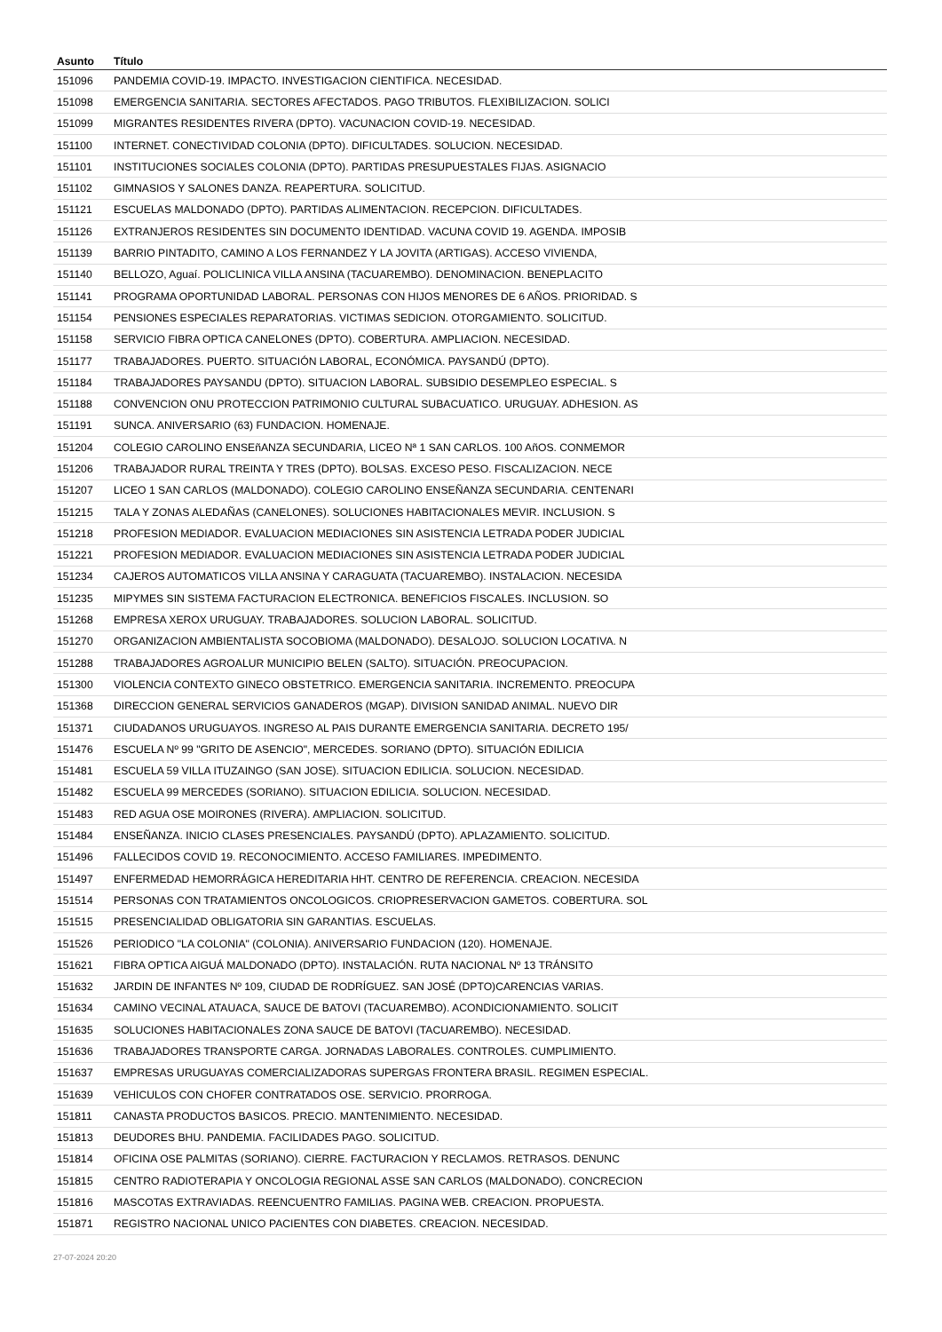| Asunto | Título |
| --- | --- |
| 151096 | PANDEMIA COVID-19. IMPACTO. INVESTIGACION CIENTIFICA. NECESIDAD. |
| 151098 | EMERGENCIA SANITARIA. SECTORES AFECTADOS. PAGO TRIBUTOS. FLEXIBILIZACION. SOLICI |
| 151099 | MIGRANTES RESIDENTES RIVERA (DPTO). VACUNACION COVID-19. NECESIDAD. |
| 151100 | INTERNET. CONECTIVIDAD COLONIA (DPTO). DIFICULTADES. SOLUCION. NECESIDAD. |
| 151101 | INSTITUCIONES SOCIALES COLONIA (DPTO). PARTIDAS PRESUPUESTALES FIJAS. ASIGNACIO |
| 151102 | GIMNASIOS Y SALONES DANZA. REAPERTURA. SOLICITUD. |
| 151121 | ESCUELAS MALDONADO (DPTO). PARTIDAS ALIMENTACION. RECEPCION. DIFICULTADES. |
| 151126 | EXTRANJEROS RESIDENTES SIN DOCUMENTO IDENTIDAD. VACUNA COVID 19. AGENDA. IMPOSIB |
| 151139 | BARRIO PINTADITO, CAMINO A LOS FERNANDEZ Y LA JOVITA (ARTIGAS). ACCESO VIVIENDA, |
| 151140 | BELLOZO, Aguaí. POLICLINICA VILLA ANSINA (TACUAREMBO). DENOMINACION. BENEPLACITO |
| 151141 | PROGRAMA OPORTUNIDAD LABORAL. PERSONAS CON HIJOS MENORES DE 6 AÑOS. PRIORIDAD. S |
| 151154 | PENSIONES ESPECIALES REPARATORIAS. VICTIMAS SEDICION. OTORGAMIENTO. SOLICITUD. |
| 151158 | SERVICIO FIBRA OPTICA CANELONES (DPTO). COBERTURA. AMPLIACION. NECESIDAD. |
| 151177 | TRABAJADORES. PUERTO. SITUACIÓN LABORAL, ECONÓMICA. PAYSANDÚ (DPTO). |
| 151184 | TRABAJADORES PAYSANDU (DPTO). SITUACION LABORAL. SUBSIDIO DESEMPLEO ESPECIAL. S |
| 151188 | CONVENCION ONU PROTECCION PATRIMONIO CULTURAL SUBACUATICO. URUGUAY. ADHESION. AS |
| 151191 | SUNCA. ANIVERSARIO (63) FUNDACION. HOMENAJE. |
| 151204 | COLEGIO CAROLINO ENSEñANZA SECUNDARIA, LICEO Nª 1 SAN CARLOS. 100 AñOS. CONMEMOR |
| 151206 | TRABAJADOR RURAL TREINTA Y TRES (DPTO). BOLSAS. EXCESO PESO. FISCALIZACION. NECE |
| 151207 | LICEO 1 SAN CARLOS (MALDONADO). COLEGIO CAROLINO ENSEÑANZA SECUNDARIA. CENTENARI |
| 151215 | TALA Y ZONAS ALEDAÑAS (CANELONES). SOLUCIONES HABITACIONALES MEVIR. INCLUSION. S |
| 151218 | PROFESION MEDIADOR. EVALUACION MEDIACIONES SIN ASISTENCIA LETRADA PODER JUDICIAL |
| 151221 | PROFESION MEDIADOR. EVALUACION MEDIACIONES SIN ASISTENCIA LETRADA PODER JUDICIAL |
| 151234 | CAJEROS AUTOMATICOS VILLA ANSINA Y CARAGUATA (TACUAREMBO). INSTALACION. NECESIDA |
| 151235 | MIPYMES SIN SISTEMA FACTURACION ELECTRONICA. BENEFICIOS FISCALES. INCLUSION. SO |
| 151268 | EMPRESA XEROX URUGUAY. TRABAJADORES. SOLUCION LABORAL. SOLICITUD. |
| 151270 | ORGANIZACION AMBIENTALISTA SOCOBIOMA (MALDONADO). DESALOJO. SOLUCION LOCATIVA. N |
| 151288 | TRABAJADORES AGROALUR MUNICIPIO BELEN (SALTO). SITUACIÓN. PREOCUPACION. |
| 151300 | VIOLENCIA CONTEXTO GINECO OBSTETRICO. EMERGENCIA SANITARIA. INCREMENTO. PREOCUPA |
| 151368 | DIRECCION GENERAL SERVICIOS GANADEROS (MGAP). DIVISION SANIDAD ANIMAL. NUEVO DIR |
| 151371 | CIUDADANOS URUGUAYOS. INGRESO AL PAIS DURANTE EMERGENCIA SANITARIA. DECRETO 195/ |
| 151476 | ESCUELA Nº 99 "GRITO DE ASENCIO", MERCEDES. SORIANO (DPTO). SITUACIÓN EDILICIA |
| 151481 | ESCUELA 59 VILLA ITUZAINGO (SAN JOSE). SITUACION EDILICIA. SOLUCION. NECESIDAD. |
| 151482 | ESCUELA 99 MERCEDES (SORIANO). SITUACION EDILICIA. SOLUCION. NECESIDAD. |
| 151483 | RED AGUA OSE MOIRONES (RIVERA). AMPLIACION. SOLICITUD. |
| 151484 | ENSEÑANZA. INICIO CLASES PRESENCIALES. PAYSANDÚ (DPTO). APLAZAMIENTO. SOLICITUD. |
| 151496 | FALLECIDOS COVID 19. RECONOCIMIENTO. ACCESO FAMILIARES. IMPEDIMENTO. |
| 151497 | ENFERMEDAD HEMORRÁGICA HEREDITARIA HHT. CENTRO DE REFERENCIA. CREACION. NECESIDA |
| 151514 | PERSONAS CON TRATAMIENTOS ONCOLOGICOS. CRIOPRESERVACION GAMETOS. COBERTURA. SOL |
| 151515 | PRESENCIALIDAD OBLIGATORIA SIN GARANTIAS. ESCUELAS. |
| 151526 | PERIODICO "LA COLONIA" (COLONIA). ANIVERSARIO FUNDACION (120). HOMENAJE. |
| 151621 | FIBRA OPTICA AIGUÁ MALDONADO (DPTO). INSTALACIÓN. RUTA NACIONAL Nº 13 TRÁNSITO |
| 151632 | JARDIN DE INFANTES Nº 109, CIUDAD DE RODRÍGUEZ. SAN JOSÉ (DPTO)CARENCIAS VARIAS. |
| 151634 | CAMINO VECINAL ATAUACA, SAUCE DE BATOVI (TACUAREMBO). ACONDICIONAMIENTO. SOLICIT |
| 151635 | SOLUCIONES HABITACIONALES ZONA SAUCE DE BATOVI (TACUAREMBO). NECESIDAD. |
| 151636 | TRABAJADORES TRANSPORTE CARGA. JORNADAS LABORALES. CONTROLES. CUMPLIMIENTO. |
| 151637 | EMPRESAS URUGUAYAS COMERCIALIZADORAS SUPERGAS FRONTERA BRASIL. REGIMEN ESPECIAL. |
| 151639 | VEHICULOS CON CHOFER CONTRATADOS OSE. SERVICIO. PRORROGA. |
| 151811 | CANASTA PRODUCTOS BASICOS. PRECIO. MANTENIMIENTO. NECESIDAD. |
| 151813 | DEUDORES BHU. PANDEMIA. FACILIDADES PAGO. SOLICITUD. |
| 151814 | OFICINA OSE PALMITAS (SORIANO). CIERRE. FACTURACION Y RECLAMOS. RETRASOS. DENUNC |
| 151815 | CENTRO RADIOTERAPIA Y ONCOLOGIA REGIONAL ASSE SAN CARLOS (MALDONADO). CONCRECION |
| 151816 | MASCOTAS EXTRAVIADAS. REENCUENTRO FAMILIAS. PAGINA WEB. CREACION. PROPUESTA. |
| 151871 | REGISTRO NACIONAL UNICO PACIENTES CON DIABETES. CREACION. NECESIDAD. |
27-07-2024 20:20